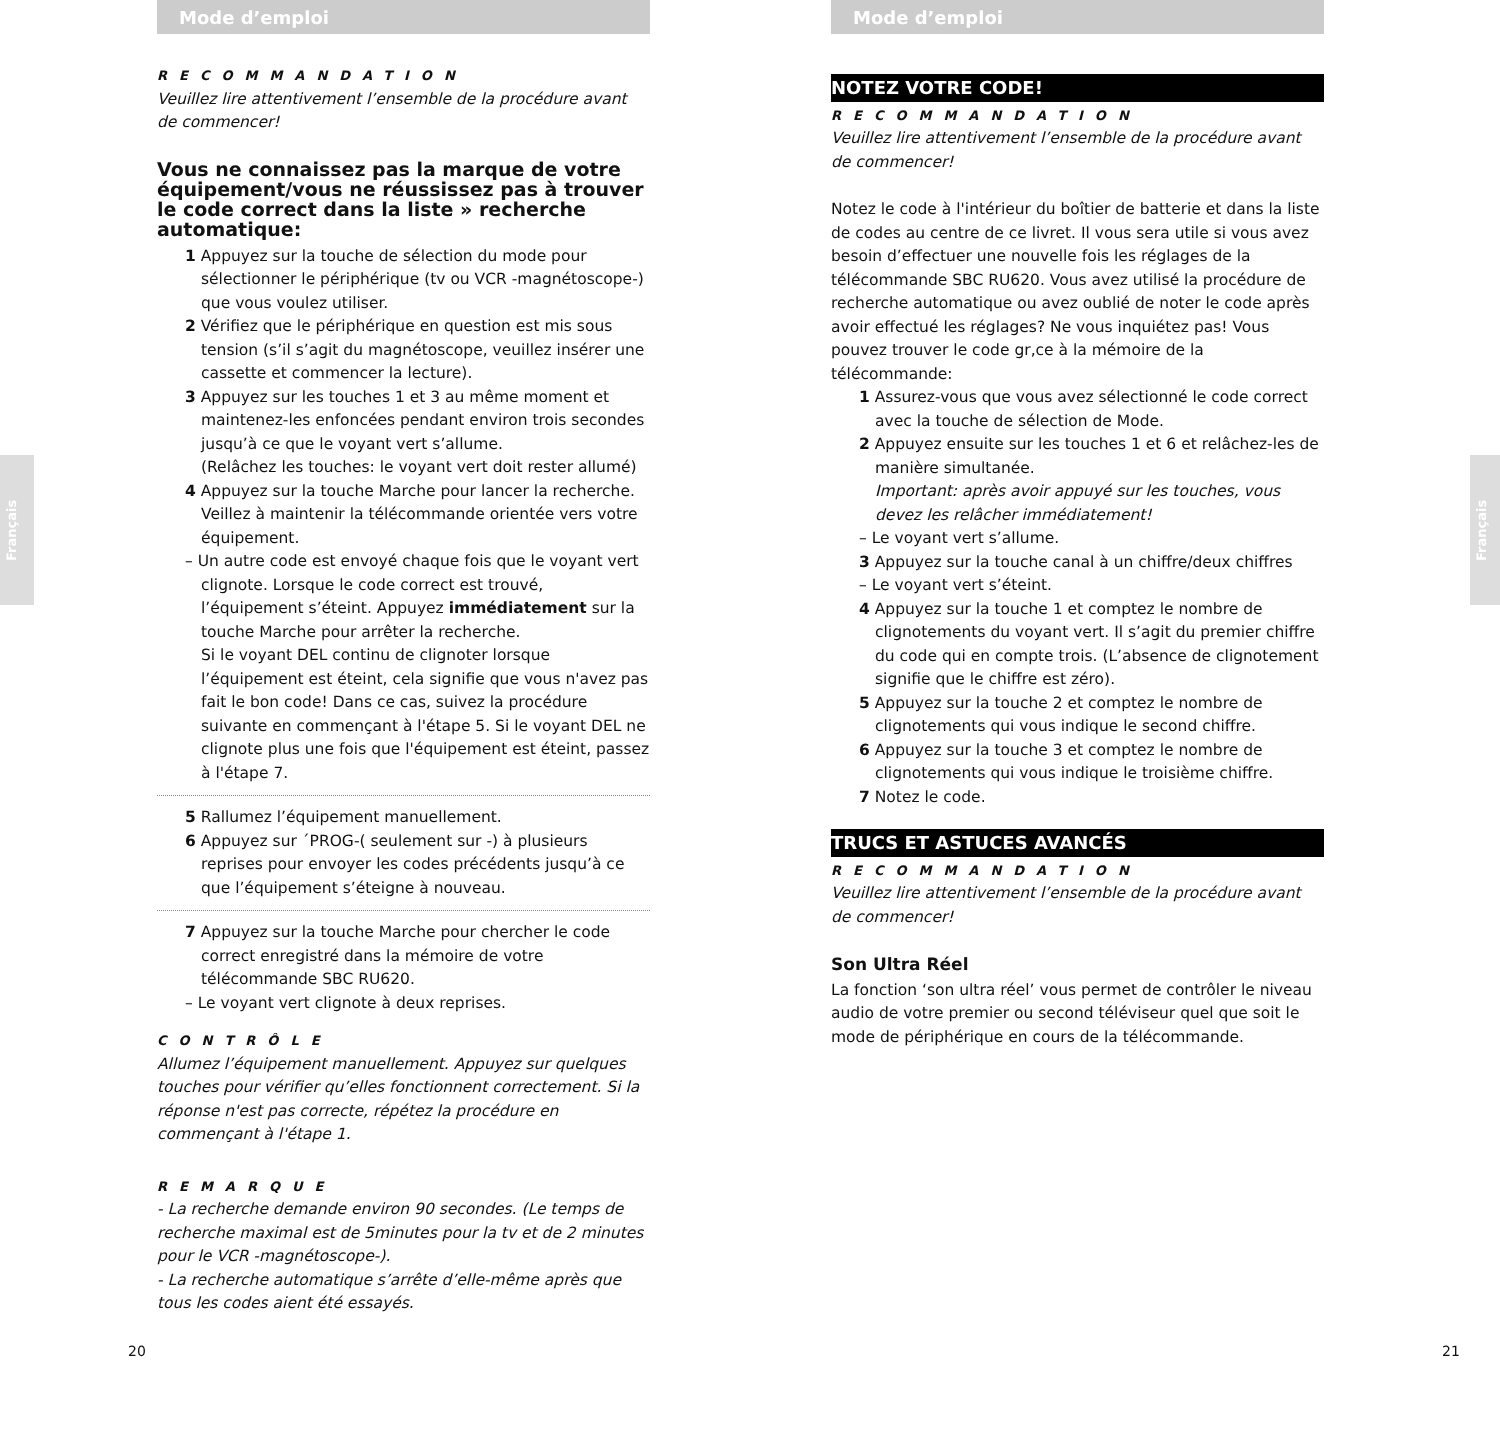Français
Français
Mode d’emploi
RECOMMANDATION
Veuillez lire attentivement l’ensemble de la procédure avant de commencer!
Vous ne connaissez pas la marque de votre équipement/vous ne réussissez pas à trouver le code correct dans la liste » recherche automatique:
1 Appuyez sur la touche de sélection du mode pour sélectionner le périphérique (tv ou VCR -magnétoscope-) que vous voulez utiliser.
2 Vérifiez que le périphérique en question est mis sous tension (s’il s’agit du magnétoscope, veuillez insérer une cassette et commencer la lecture).
3 Appuyez sur les touches 1 et 3 au même moment et maintenez-les enfoncées pendant environ trois secondes jusqu’à ce que le voyant vert s’allume.
(Relâchez les touches: le voyant vert doit rester allumé)
4 Appuyez sur la touche Marche pour lancer la recherche. Veillez à maintenir la télécommande orientée vers votre équipement.
– Un autre code est envoyé chaque fois que le voyant vert clignote. Lorsque le code correct est trouvé, l’équipement s’éteint. Appuyez immédiatement sur la touche Marche pour arrêter la recherche.
Si le voyant DEL continu de clignoter lorsque l’équipement est éteint, cela signifie que vous n'avez pas fait le bon code! Dans ce cas, suivez la procédure suivante en commençant à l'étape 5. Si le voyant DEL ne clignote plus une fois que l'équipement est éteint, passez à l'étape 7.
5 Rallumez l’équipement manuellement.
6 Appuyez sur ´PROG-( seulement sur -) à plusieurs reprises pour envoyer les codes précédents jusqu’à ce que l’équipement s’éteigne à nouveau.
7 Appuyez sur la touche Marche pour chercher le code correct enregistré dans la mémoire de votre télécommande SBC RU620.
– Le voyant vert clignote à deux reprises.
CONTRÔLE
Allumez l’équipement manuellement. Appuyez sur quelques touches pour vérifier qu’elles fonctionnent correctement. Si la réponse n'est pas correcte, répétez la procédure en commençant à l'étape 1.
REMARQUE
- La recherche demande environ 90 secondes. (Le temps de recherche maximal est de 5minutes pour la tv et de 2 minutes pour le VCR -magnétoscope-).
- La recherche automatique s’arrête d’elle-même après que tous les codes aient été essayés.
20
Mode d’emploi
NOTEZ VOTRE CODE!
RECOMMANDATION
Veuillez lire attentivement l’ensemble de la procédure avant de commencer!
Notez le code à l'intérieur du boîtier de batterie et dans la liste de codes au centre de ce livret. Il vous sera utile si vous avez besoin d’effectuer une nouvelle fois les réglages de la télécommande SBC RU620. Vous avez utilisé la procédure de recherche automatique ou avez oublié de noter le code après avoir effectué les réglages? Ne vous inquiétez pas! Vous pouvez trouver le code gr,ce à la mémoire de la télécommande:
1 Assurez-vous que vous avez sélectionné le code correct avec la touche de sélection de Mode.
2 Appuyez ensuite sur les touches 1 et 6 et relâchez-les de manière simultanée.
Important: après avoir appuyé sur les touches, vous devez les relâcher immédiatement!
– Le voyant vert s’allume.
3 Appuyez sur la touche canal à un chiffre/deux chiffres
– Le voyant vert s’éteint.
4 Appuyez sur la touche 1 et comptez le nombre de clignotements du voyant vert. Il s’agit du premier chiffre du code qui en compte trois. (L’absence de clignotement signifie que le chiffre est zéro).
5 Appuyez sur la touche 2 et comptez le nombre de clignotements qui vous indique le second chiffre.
6 Appuyez sur la touche 3 et comptez le nombre de clignotements qui vous indique le troisième chiffre.
7 Notez le code.
TRUCS ET ASTUCES AVANCÉS
RECOMMANDATION
Veuillez lire attentivement l’ensemble de la procédure avant de commencer!
Son Ultra Réel
La fonction ‘son ultra réel’ vous permet de contrôler le niveau audio de votre premier ou second téléviseur quel que soit le mode de périphérique en cours de la télécommande.
21